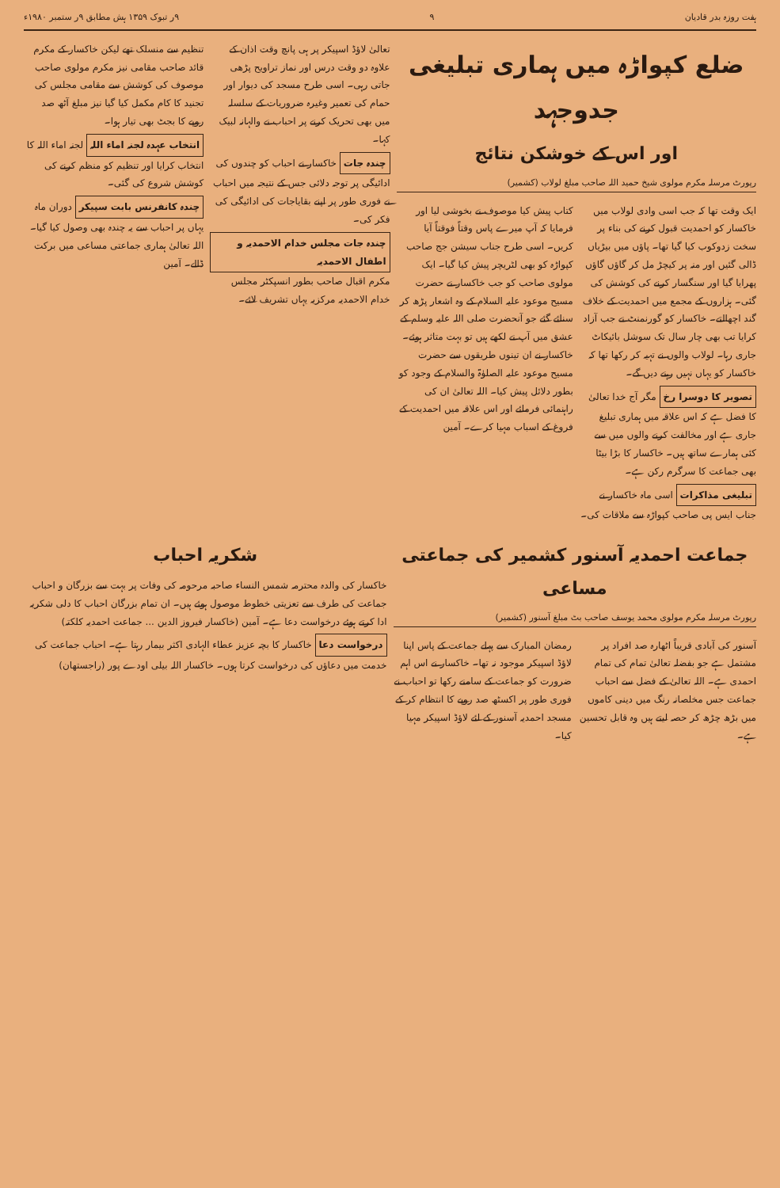ہفت روزہ بدر قادیان ۹ ۹ر تبوک ۱۳۵۹ ہش مطابق ۹ر ستمبر ۱۹۸۰ء
ضلع کپواڑہ میں ہماری تبلیغی جدوجہد
اور اس کے خوشکن نتائج
رپورٹ مرسلہ مکرم مولوی شیخ حمید اللہ صاحب مبلغ لولاب (کشمیر)
ایک وقت تھا کہ جب اسی وادی لولاب میں خاکسار کو احمدیت قبول کرنے کی بناء پر سخت زدوکوب کیا گیا تھا۔ پاؤں میں بیڑیاں ڈالی گئیں اور منہ پر کیچڑ مل کر گاؤں گاؤں پھرایا گیا اور سنگسار کرنے کی کوشش کی گئی۔ ہزاروں کے مجمع میں احمدیت کے خلاف گند اچھالتے۔ خاکسار کو گورنمنٹ نے جب آزاد کرایا تب بھی چار سال تک سوشل بائیکاٹ جاری رہا۔ لولاب والوں نے تہیہ کر رکھا تھا کہ خاکسار کو یہاں نہیں رہنے دیں گے۔
تصویر کا دوسرا رخ مگر آج خدا تعالیٰ کا فضل ہے کہ اس علاقہ میں ہماری تبلیغ جاری ہے اور مخالفت کرنے والوں میں سے کئی ہمارے ساتھ ہیں۔ خاکسار کا بڑا بیٹا بھی جماعت کا سرگرم رکن ہے۔
تبلیغی مذاکرات اسی ماہ خاکسار نے جناب ایس پی صاحب کپواڑہ سے ملاقات کی۔
کتاب پیش کیا موصوف نے بخوشی لیا اور فرمایا کہ آپ میرے پاس وقتاً فوقتاً آیا کریں۔ اسی طرح جناب سیشن جج صاحب کپواڑہ کو بھی لٹریچر پیش کیا گیا۔ ایک مولوی صاحب کو جب خاکسار نے حضرت مسیح موعود علیہ السلام کے وہ اشعار پڑھ کر سنائے گئے جو آنحضرت صلی اللہ علیہ وسلم کے عشق میں آپ نے لکھے ہیں تو بہت متاثر ہوئے۔ خاکسار نے ان تینوں طریقوں سے حضرت مسیح موعود علیہ الصلوٰۃ والسلام کے وجود کو بطور دلائل پیش کیا۔ اللہ تعالیٰ ان کی راہنمائی فرمائے اور اس علاقہ میں احمدیت کے فروغ کے اسباب مہیا کرے۔ آمین
تعالیٰ لاؤڈ اسپیکر پر ہی پانچ وقت اذان کے علاوہ دو وقت درس اور نماز تراویح پڑھی جاتی رہی۔ اسی طرح مسجد کی دیوار اور حمام کی تعمیر وغیرہ ضروریات کے سلسلہ میں بھی تحریک کرنے پر احباب نے والہانہ لبیک کہا۔
چندہ جات خاکسار نے احباب کو چندوں کی ادائیگی پر توجہ دلائی جس کے نتیجہ میں احباب نے فوری طور پر اپنے بقایاجات کی ادائیگی کی فکر کی۔
چندہ جات مجلس خدام الاحمدیہ و اطفال الاحمدیہ مکرم اقبال صاحب بطور انسپکٹر مجلس خدام الاحمدیہ مرکزیہ یہاں تشریف لائے۔
تنظیم سے منسلک تھے لیکن خاکسار کے مکرم قائد صاحب مقامی نیز مکرم مولوی صاحب موصوف کی کوشش سے مقامی مجلس کی تجنید کا کام مکمل کیا گیا نیز مبلغ آٹھ صد روپے کا بجٹ بھی تیار ہوا۔
انتخاب عہدہ لجنہ اماء اللہ لجنہ اماء اللہ کا انتخاب کرایا اور تنظیم کو منظم کرنے کی کوشش شروع کی گئی۔
چندہ کانفرنس بابت سپیکر دوران ماہ یہاں پر احباب سے یہ چندہ بھی وصول کیا گیا۔ اللہ تعالیٰ ہماری جماعتی مساعی میں برکت ڈالے۔ آمین
جماعت احمدیہ آسنور کشمیر کی جماعتی مساعی
رپورٹ مرسلہ مکرم مولوی محمد یوسف صاحب بٹ مبلغ آسنور (کشمیر)
آسنور کی آبادی قریباً اٹھارہ صد افراد پر مشتمل ہے جو بفضلہ تعالیٰ تمام کی تمام احمدی ہے۔ اللہ تعالیٰ کے فضل سے احباب جماعت جس مخلصانہ رنگ میں دینی کاموں میں بڑھ چڑھ کر حصہ لیتے ہیں وہ قابل تحسین ہے۔
رمضان المبارک سے پہلے جماعت کے پاس اپنا لاؤڈ اسپیکر موجود نہ تھا۔ خاکسار نے اس اہم ضرورت کو جماعت کے سامنے رکھا تو احباب نے فوری طور پر اکسٹھ صد روپے کا انتظام کر کے مسجد احمدیہ آسنور کے لئے لاؤڈ اسپیکر مہیا کیا۔
شکریہ احباب
خاکسار کی والدہ محترمہ شمس النساء صاحبہ مرحومہ کی وفات پر بہت سے بزرگان و احباب جماعت کی طرف سے تعزیتی خطوط موصول ہوئے ہیں۔ ان تمام بزرگان احباب کا دلی شکریہ ادا کرتے ہوئے درخواست دعا ہے۔ آمین (خاکسار فیروز الدین ... جماعت احمدیہ کلکتہ)
درخواست دعا خاکسار کا بچہ عزیز عطاء الہادی اکثر بیمار رہتا ہے۔ احباب جماعت کی خدمت میں دعاؤں کی درخواست کرتا ہوں۔ خاکسار اللہ بیلی اودے پور (راجستھان)